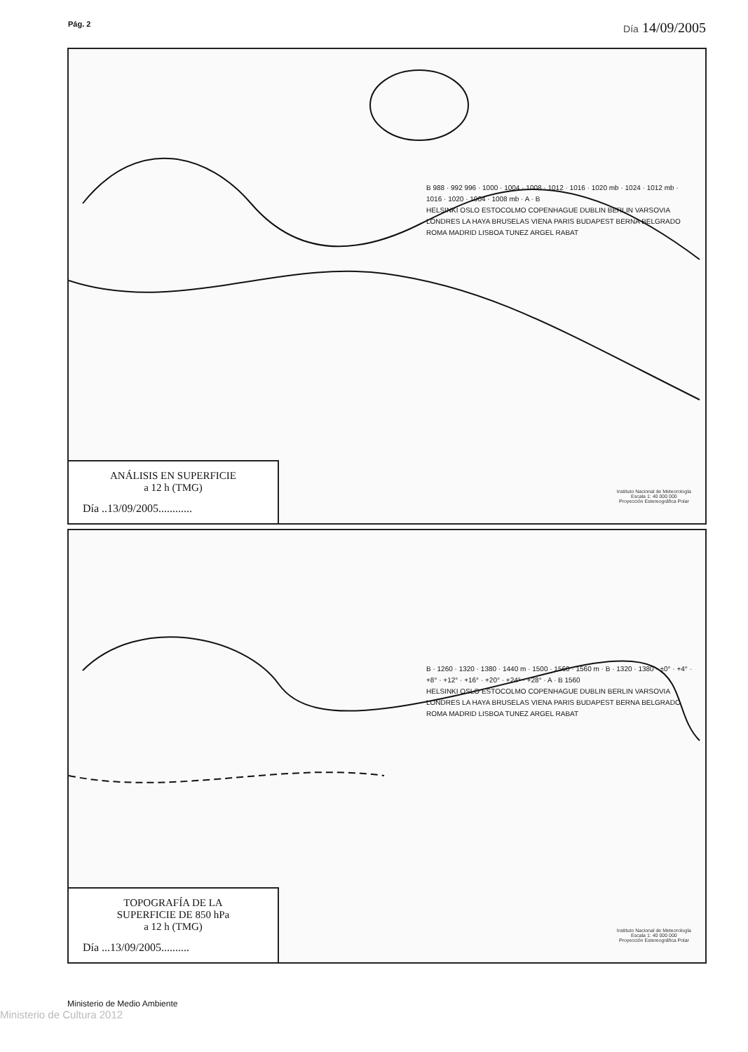Pág. 2
Día 14/09/2005
B 988 · 992 996 · 1000 · 1004 · 1008 · 1012 · 1016 · 1020 mb · 1024 · 1012 mb · 1016 · 1020 · 1004 · 1008 mb · A · B
HELSINKI OSLO ESTOCOLMO COPENHAGUE DUBLIN BERLIN VARSOVIA LONDRES LA HAYA BRUSELAS VIENA PARIS BUDAPEST BERNA BELGRADO ROMA MADRID LISBOA TUNEZ ARGEL RABAT
ANÁLISIS EN SUPERFICIE
a 12 h (TMG)
Día ..13/09/2005............
Instituto Nacional de Meteorología
Escala 1: 40 000 000
Proyección Estereográfica Polar
B · 1260 · 1320 · 1380 · 1440 m · 1500 · 1560 · 1560 m · B · 1320 · 1380 · ±0° · +4° · +8° · +12° · +16° · +20° · +24° · +28° · A · B 1560
HELSINKI OSLO ESTOCOLMO COPENHAGUE DUBLIN BERLIN VARSOVIA LONDRES LA HAYA BRUSELAS VIENA PARIS BUDAPEST BERNA BELGRADO ROMA MADRID LISBOA TUNEZ ARGEL RABAT
TOPOGRAFÍA DE LA
SUPERFICIE DE 850 hPa
a 12 h (TMG)
Día ...13/09/2005..........
Instituto Nacional de Meteorología
Escala 1: 40 000 000
Proyección Estereográfica Polar
Ministerio de Medio Ambiente
Ministerio de Cultura 2012